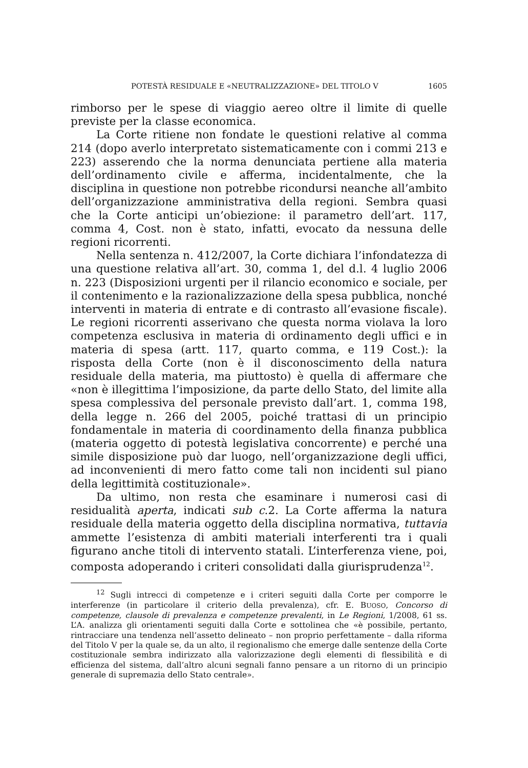POTESTÀ RESIDUALE E «NEUTRALIZZAZIONE» DEL TITOLO V 1605
rimborso per le spese di viaggio aereo oltre il limite di quelle previste per la classe economica.
La Corte ritiene non fondate le questioni relative al comma 214 (dopo averlo interpretato sistematicamente con i commi 213 e 223) asserendo che la norma denunciata pertiene alla materia dell’ordinamento civile e afferma, incidentalmente, che la disciplina in questione non potrebbe ricondursi neanche all’ambito dell’organizzazione amministrativa della regioni. Sembra quasi che la Corte anticipi un’obiezione: il parametro dell’art. 117, comma 4, Cost. non è stato, infatti, evocato da nessuna delle regioni ricorrenti.
Nella sentenza n. 412/2007, la Corte dichiara l’infondatezza di una questione relativa all’art. 30, comma 1, del d.l. 4 luglio 2006 n. 223 (Disposizioni urgenti per il rilancio economico e sociale, per il contenimento e la razionalizzazione della spesa pubblica, nonché interventi in materia di entrate e di contrasto all’evasione fiscale). Le regioni ricorrenti asserivano che questa norma violava la loro competenza esclusiva in materia di ordinamento degli uffici e in materia di spesa (artt. 117, quarto comma, e 119 Cost.): la risposta della Corte (non è il disconoscimento della natura residuale della materia, ma piuttosto) è quella di affermare che «non è illegittima l’imposizione, da parte dello Stato, del limite alla spesa complessiva del personale previsto dall’art. 1, comma 198, della legge n. 266 del 2005, poiché trattasi di un principio fondamentale in materia di coordinamento della finanza pubblica (materia oggetto di potestà legislativa concorrente) e perché una simile disposizione può dar luogo, nell’organizzazione degli uffici, ad inconvenienti di mero fatto come tali non incidenti sul piano della legittimità costituzionale».
Da ultimo, non resta che esaminare i numerosi casi di residualità aperta, indicati sub c.2. La Corte afferma la natura residuale della materia oggetto della disciplina normativa, tuttavia ammette l’esistenza di ambiti materiali interferenti tra i quali figurano anche titoli di intervento statali. L’interferenza viene, poi, composta adoperando i criteri consolidati dalla giurisprudenza<sup>12</sup>.
<sup>12</sup> Sugli intrecci di competenze e i criteri seguiti dalla Corte per comporre le interferenze (in particolare il criterio della prevalenza), cfr. E. BUOSO, Concorso di competenze, clausole di prevalenza e competenze prevalenti, in Le Regioni, 1/2008, 61 ss. L’A. analizza gli orientamenti seguiti dalla Corte e sottolinea che «è possibile, pertanto, rintracciare una tendenza nell’assetto delineato – non proprio perfettamente – dalla riforma del Titolo V per la quale se, da un alto, il regionalismo che emerge dalle sentenze della Corte costituzionale sembra indirizzato alla valorizzazione degli elementi di flessibilità e di efficienza del sistema, dall’altro alcuni segnali fanno pensare a un ritorno di un principio generale di supremazia dello Stato centrale».